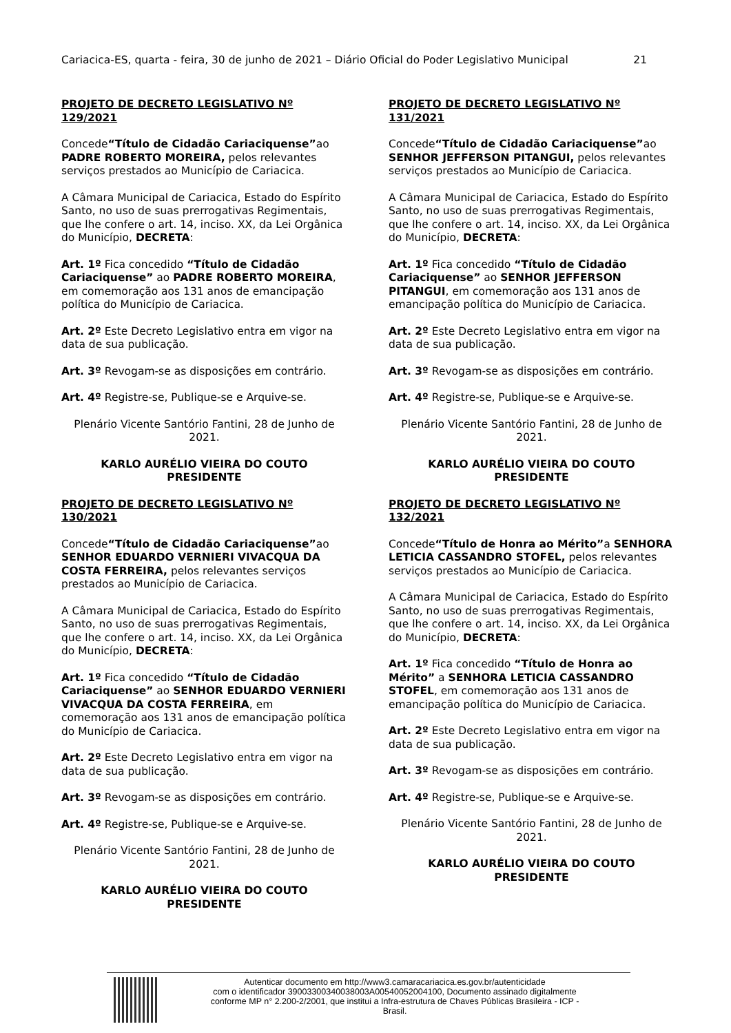Cariacica-ES, quarta - feira, 30 de junho de 2021 – Diário Oficial do Poder Legislativo Municipal 21
PROJETO DE DECRETO LEGISLATIVO Nº 129/2021
Concede“Título de Cidadão Cariaciquense”ao PADRE ROBERTO MOREIRA, pelos relevantes serviços prestados ao Município de Cariacica.
A Câmara Municipal de Cariacica, Estado do Espírito Santo, no uso de suas prerrogativas Regimentais, que lhe confere o art. 14, inciso. XX, da Lei Orgânica do Município, DECRETA:
Art. 1º Fica concedido “Título de Cidadão Cariaciquense” ao PADRE ROBERTO MOREIRA, em comemoração aos 131 anos de emancipação política do Município de Cariacica.
Art. 2º Este Decreto Legislativo entra em vigor na data de sua publicação.
Art. 3º Revogam-se as disposições em contrário.
Art. 4º Registre-se, Publique-se e Arquive-se.
Plenário Vicente Santório Fantini, 28 de Junho de 2021.
KARLO AURÉLIO VIEIRA DO COUTO
PRESIDENTE
PROJETO DE DECRETO LEGISLATIVO Nº 130/2021
Concede“Título de Cidadão Cariaciquense”ao SENHOR EDUARDO VERNIERI VIVACQUA DA COSTA FERREIRA, pelos relevantes serviços prestados ao Município de Cariacica.
A Câmara Municipal de Cariacica, Estado do Espírito Santo, no uso de suas prerrogativas Regimentais, que lhe confere o art. 14, inciso. XX, da Lei Orgânica do Município, DECRETA:
Art. 1º Fica concedido “Título de Cidadão Cariaciquense” ao SENHOR EDUARDO VERNIERI VIVACQUA DA COSTA FERREIRA, em comemoração aos 131 anos de emancipação política do Município de Cariacica.
Art. 2º Este Decreto Legislativo entra em vigor na data de sua publicação.
Art. 3º Revogam-se as disposições em contrário.
Art. 4º Registre-se, Publique-se e Arquive-se.
Plenário Vicente Santório Fantini, 28 de Junho de 2021.
KARLO AURÉLIO VIEIRA DO COUTO
PRESIDENTE
PROJETO DE DECRETO LEGISLATIVO Nº 131/2021
Concede“Título de Cidadão Cariaciquense”ao SENHOR JEFFERSON PITANGUI, pelos relevantes serviços prestados ao Município de Cariacica.
A Câmara Municipal de Cariacica, Estado do Espírito Santo, no uso de suas prerrogativas Regimentais, que lhe confere o art. 14, inciso. XX, da Lei Orgânica do Município, DECRETA:
Art. 1º Fica concedido “Título de Cidadão Cariaciquense” ao SENHOR JEFFERSON PITANGUI, em comemoração aos 131 anos de emancipação política do Município de Cariacica.
Art. 2º Este Decreto Legislativo entra em vigor na data de sua publicação.
Art. 3º Revogam-se as disposições em contrário.
Art. 4º Registre-se, Publique-se e Arquive-se.
Plenário Vicente Santório Fantini, 28 de Junho de 2021.
KARLO AURÉLIO VIEIRA DO COUTO
PRESIDENTE
PROJETO DE DECRETO LEGISLATIVO Nº 132/2021
Concede“Título de Honra ao Mérito”a SENHORA LETICIA CASSANDRO STOFEL, pelos relevantes serviços prestados ao Município de Cariacica.
A Câmara Municipal de Cariacica, Estado do Espírito Santo, no uso de suas prerrogativas Regimentais, que lhe confere o art. 14, inciso. XX, da Lei Orgânica do Município, DECRETA:
Art. 1º Fica concedido “Título de Honra ao Mérito” a SENHORA LETICIA CASSANDRO STOFEL, em comemoração aos 131 anos de emancipação política do Município de Cariacica.
Art. 2º Este Decreto Legislativo entra em vigor na data de sua publicação.
Art. 3º Revogam-se as disposições em contrário.
Art. 4º Registre-se, Publique-se e Arquive-se.
Plenário Vicente Santório Fantini, 28 de Junho de 2021.
KARLO AURÉLIO VIEIRA DO COUTO
PRESIDENTE
Autenticar documento em http://www3.camaracariacica.es.gov.br/autenticidade
com o identificador 39003300340038003A00540052004100, Documento assinado digitalmente
conforme MP n° 2.200-2/2001, que institui a Infra-estrutura de Chaves Públicas Brasileira - ICP -
Brasil.